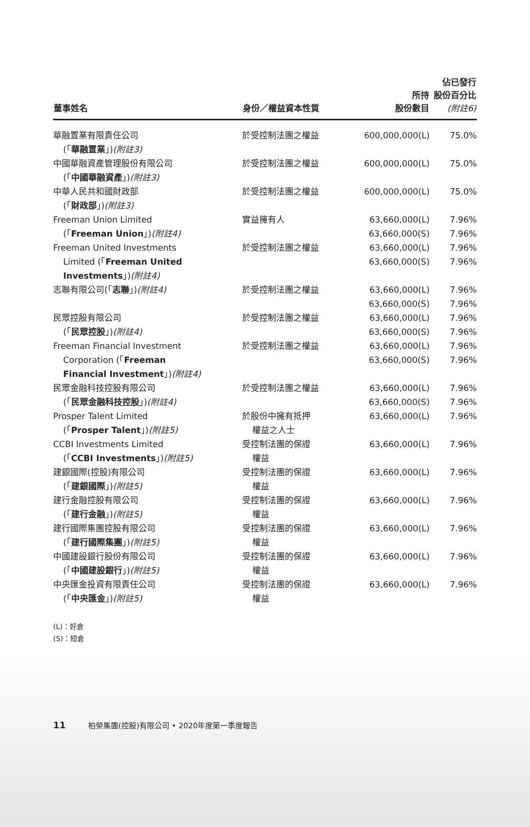| 董事姓名 | 身份／權益資本性質 | 所持 股份數目 | 佔已發行 股份百分比 (附註6) |
| --- | --- | --- | --- |
| 華融置業有限責任公司 (「 華融置業 」) (附註3) | 於受控制法團之權益 | 600,000,000(L) | 75.0% |
| 中國華融資產管理股份有限公司 (「 中國華融資產 」) (附註3) | 於受控制法團之權益 | 600,000,000(L) | 75.0% |
| 中華人民共和國財政部 (「 財政部 」) (附註3) | 於受控制法團之權益 | 600,000,000(L) | 75.0% |
| Freeman Union Limited (「 Freeman Union 」) (附註4) | 實益擁有人 | 63,660,000(L) 63,660,000(S) | 7.96% 7.96% |
| Freeman United Investments Limited (「 Freeman United Investments 」) (附註4) | 於受控制法團之權益 | 63,660,000(L) 63,660,000(S) | 7.96% 7.96% |
| 志聯有限公司(「 志聯 」) (附註4) | 於受控制法團之權益 | 63,660,000(L) 63,660,000(S) | 7.96% 7.96% |
| 民眾控股有限公司 (「 民眾控股 」) (附註4) | 於受控制法團之權益 | 63,660,000(L) 63,660,000(S) | 7.96% 7.96% |
| Freeman Financial Investment Corporation (「 Freeman Financial Investment 」) (附註4) | 於受控制法團之權益 | 63,660,000(L) 63,660,000(S) | 7.96% 7.96% |
| 民眾金融科技控股有限公司 (「 民眾金融科技控股 」) (附註4) | 於受控制法團之權益 | 63,660,000(L) 63,660,000(S) | 7.96% 7.96% |
| Prosper Talent Limited (「 Prosper Talent 」) (附註5) | 於股份中擁有抵押 權益之人士 | 63,660,000(L) | 7.96% |
| CCBI Investments Limited (「 CCBI Investments 」) (附註5) | 受控制法團的保證 權益 | 63,660,000(L) | 7.96% |
| 建銀國際(控股)有限公司 (「 建銀國際 」) (附註5) | 受控制法團的保證 權益 | 63,660,000(L) | 7.96% |
| 建行金融控股有限公司 (「 建行金融 」) (附註5) | 受控制法團的保證 權益 | 63,660,000(L) | 7.96% |
| 建行國際集團控股有限公司 (「 建行國際集團 」) (附註5) | 受控制法團的保證 權益 | 63,660,000(L) | 7.96% |
| 中國建設銀行股份有限公司 (「 中國建設銀行 」) (附註5) | 受控制法團的保證 權益 | 63,660,000(L) | 7.96% |
| 中央匯金投資有限責任公司 (「 中央匯金 」) (附註5) | 受控制法團的保證 權益 | 63,660,000(L) | 7.96% |
(L)：好倉
(S)：短倉
11 柏榮集團(控股)有限公司 • 2020年度第一季度報告